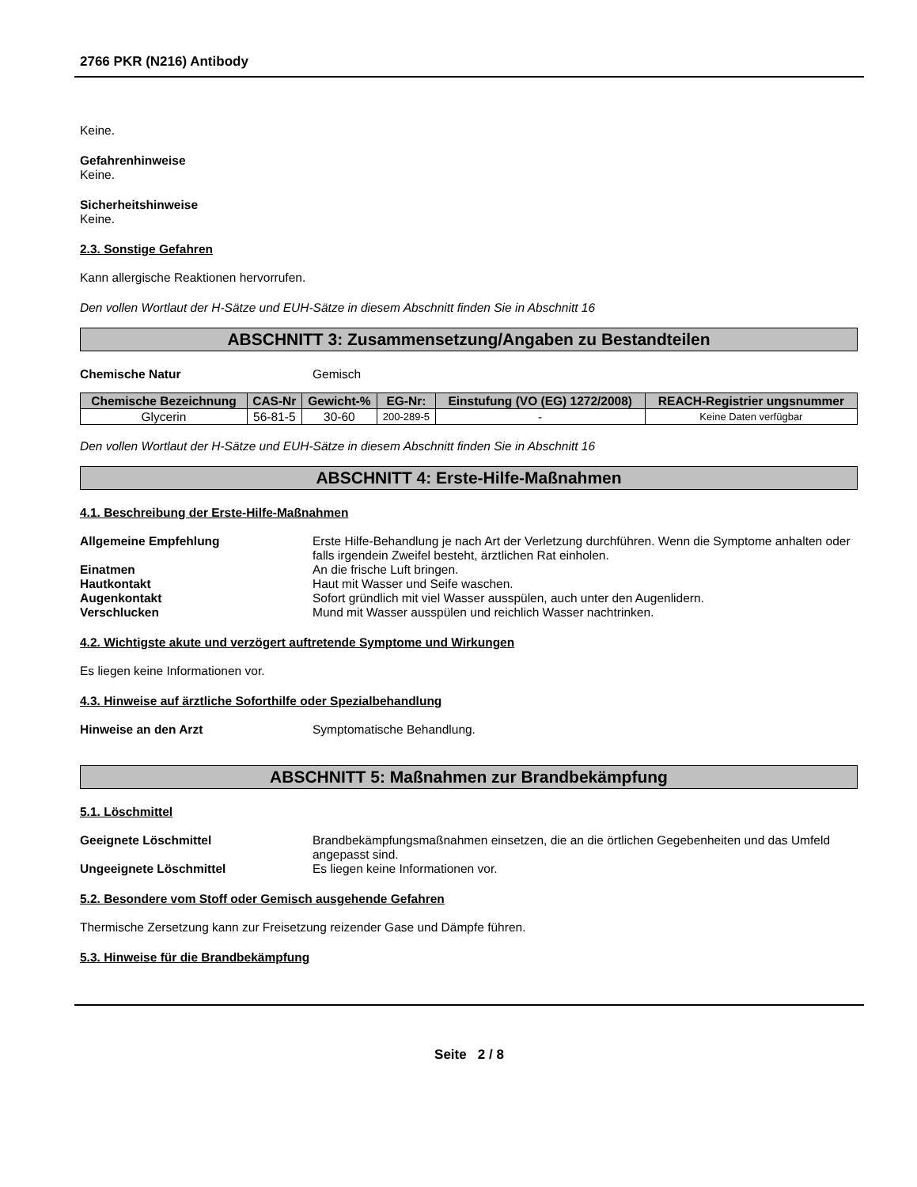2766 PKR (N216) Antibody
Keine.
Gefahrenhinweise
Keine.
Sicherheitshinweise
Keine.
2.3. Sonstige Gefahren
Kann allergische Reaktionen hervorrufen.
Den vollen Wortlaut der H-Sätze und EUH-Sätze in diesem Abschnitt finden Sie in Abschnitt 16
ABSCHNITT 3: Zusammensetzung/Angaben zu Bestandteilen
Chemische Natur Gemisch
| Chemische Bezeichnung | CAS-Nr | Gewicht-% | EG-Nr: | Einstufung (VO (EG) 1272/2008) | REACH-Registrier ungsnummer |
| --- | --- | --- | --- | --- | --- |
| Glycerin | 56-81-5 | 30-60 | 200-289-5 | - | Keine Daten verfügbar |
Den vollen Wortlaut der H-Sätze und EUH-Sätze in diesem Abschnitt finden Sie in Abschnitt 16
ABSCHNITT 4: Erste-Hilfe-Maßnahmen
4.1. Beschreibung der Erste-Hilfe-Maßnahmen
Allgemeine Empfehlung Erste Hilfe-Behandlung je nach Art der Verletzung durchführen. Wenn die Symptome anhalten oder falls irgendein Zweifel besteht, ärztlichen Rat einholen.
Einatmen An die frische Luft bringen.
Hautkontakt Haut mit Wasser und Seife waschen.
Augenkontakt Sofort gründlich mit viel Wasser ausspülen, auch unter den Augenlidern.
Verschlucken Mund mit Wasser ausspülen und reichlich Wasser nachtrinken.
4.2. Wichtigste akute und verzögert auftretende Symptome und Wirkungen
Es liegen keine Informationen vor.
4.3. Hinweise auf ärztliche Soforthilfe oder Spezialbehandlung
Hinweise an den Arzt Symptomatische Behandlung.
ABSCHNITT 5: Maßnahmen zur Brandbekämpfung
5.1. Löschmittel
Geeignete Löschmittel Brandbekämpfungsmaßnahmen einsetzen, die an die örtlichen Gegebenheiten und das Umfeld angepasst sind.
Ungeeignete Löschmittel Es liegen keine Informationen vor.
5.2. Besondere vom Stoff oder Gemisch ausgehende Gefahren
Thermische Zersetzung kann zur Freisetzung reizender Gase und Dämpfe führen.
5.3. Hinweise für die Brandbekämpfung
Seite 2 / 8